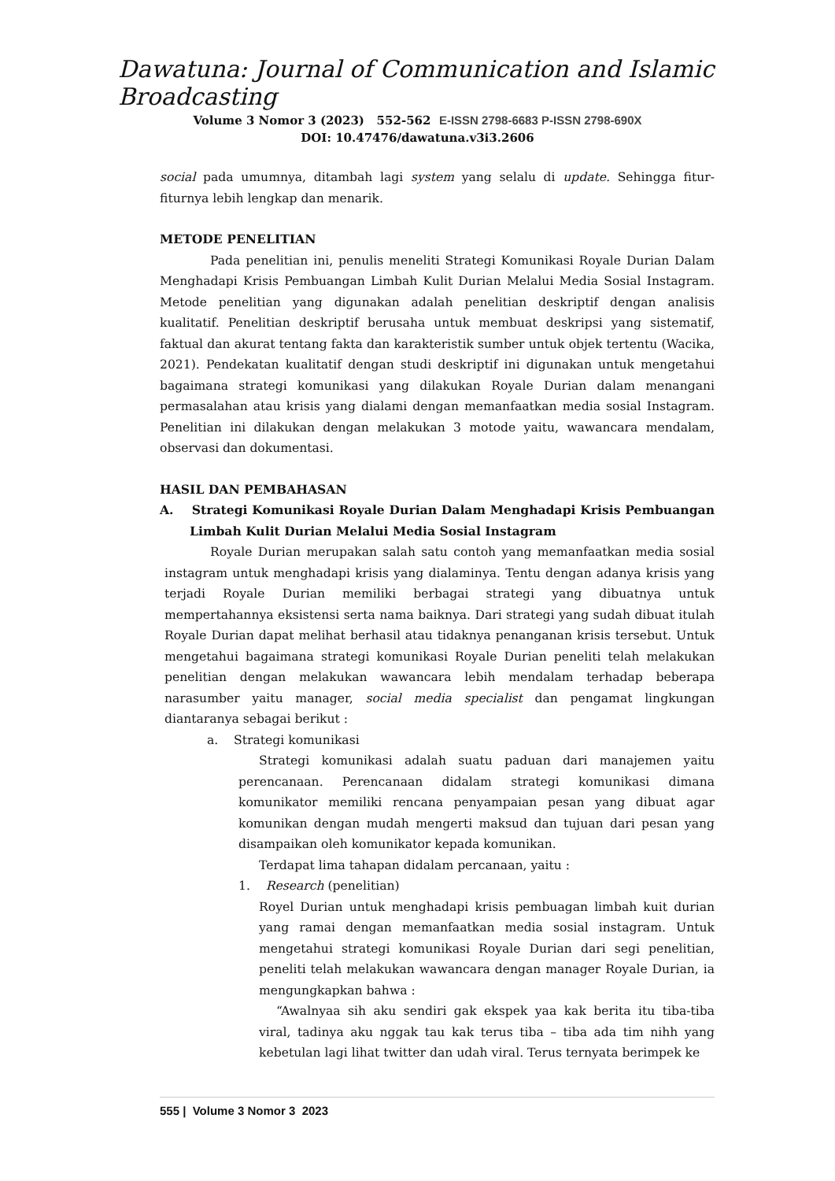Dawatuna: Journal of Communication and Islamic Broadcasting
Volume 3 Nomor 3 (2023) 552-562 E-ISSN 2798-6683 P-ISSN 2798-690X
DOI: 10.47476/dawatuna.v3i3.2606
social pada umumnya, ditambah lagi system yang selalu di update. Sehingga fitur-fiturnya lebih lengkap dan menarik.
METODE PENELITIAN
Pada penelitian ini, penulis meneliti Strategi Komunikasi Royale Durian Dalam Menghadapi Krisis Pembuangan Limbah Kulit Durian Melalui Media Sosial Instagram. Metode penelitian yang digunakan adalah penelitian deskriptif dengan analisis kualitatif. Penelitian deskriptif berusaha untuk membuat deskripsi yang sistematif, faktual dan akurat tentang fakta dan karakteristik sumber untuk objek tertentu (Wacika, 2021). Pendekatan kualitatif dengan studi deskriptif ini digunakan untuk mengetahui bagaimana strategi komunikasi yang dilakukan Royale Durian dalam menangani permasalahan atau krisis yang dialami dengan memanfaatkan media sosial Instagram. Penelitian ini dilakukan dengan melakukan 3 motode yaitu, wawancara mendalam, observasi dan dokumentasi.
HASIL DAN PEMBAHASAN
A. Strategi Komunikasi Royale Durian Dalam Menghadapi Krisis Pembuangan Limbah Kulit Durian Melalui Media Sosial Instagram
Royale Durian merupakan salah satu contoh yang memanfaatkan media sosial instagram untuk menghadapi krisis yang dialaminya. Tentu dengan adanya krisis yang terjadi Royale Durian memiliki berbagai strategi yang dibuatnya untuk mempertahannya eksistensi serta nama baiknya. Dari strategi yang sudah dibuat itulah Royale Durian dapat melihat berhasil atau tidaknya penanganan krisis tersebut. Untuk mengetahui bagaimana strategi komunikasi Royale Durian peneliti telah melakukan penelitian dengan melakukan wawancara lebih mendalam terhadap beberapa narasumber yaitu manager, social media specialist dan pengamat lingkungan diantaranya sebagai berikut :
a. Strategi komunikasi
Strategi komunikasi adalah suatu paduan dari manajemen yaitu perencanaan. Perencanaan didalam strategi komunikasi dimana komunikator memiliki rencana penyampaian pesan yang dibuat agar komunikan dengan mudah mengerti maksud dan tujuan dari pesan yang disampaikan oleh komunikator kepada komunikan.
Terdapat lima tahapan didalam percanaan, yaitu :
1. Research (penelitian)
Royel Durian untuk menghadapi krisis pembuagan limbah kuit durian yang ramai dengan memanfaatkan media sosial instagram. Untuk mengetahui strategi komunikasi Royale Durian dari segi penelitian, peneliti telah melakukan wawancara dengan manager Royale Durian, ia mengungkapkan bahwa :
“Awalnyaa sih aku sendiri gak ekspek yaa kak berita itu tiba-tiba viral, tadinya aku nggak tau kak terus tiba – tiba ada tim nihh yang kebetulan lagi lihat twitter dan udah viral. Terus ternyata berimpek ke
555 | Volume 3 Nomor 3 2023